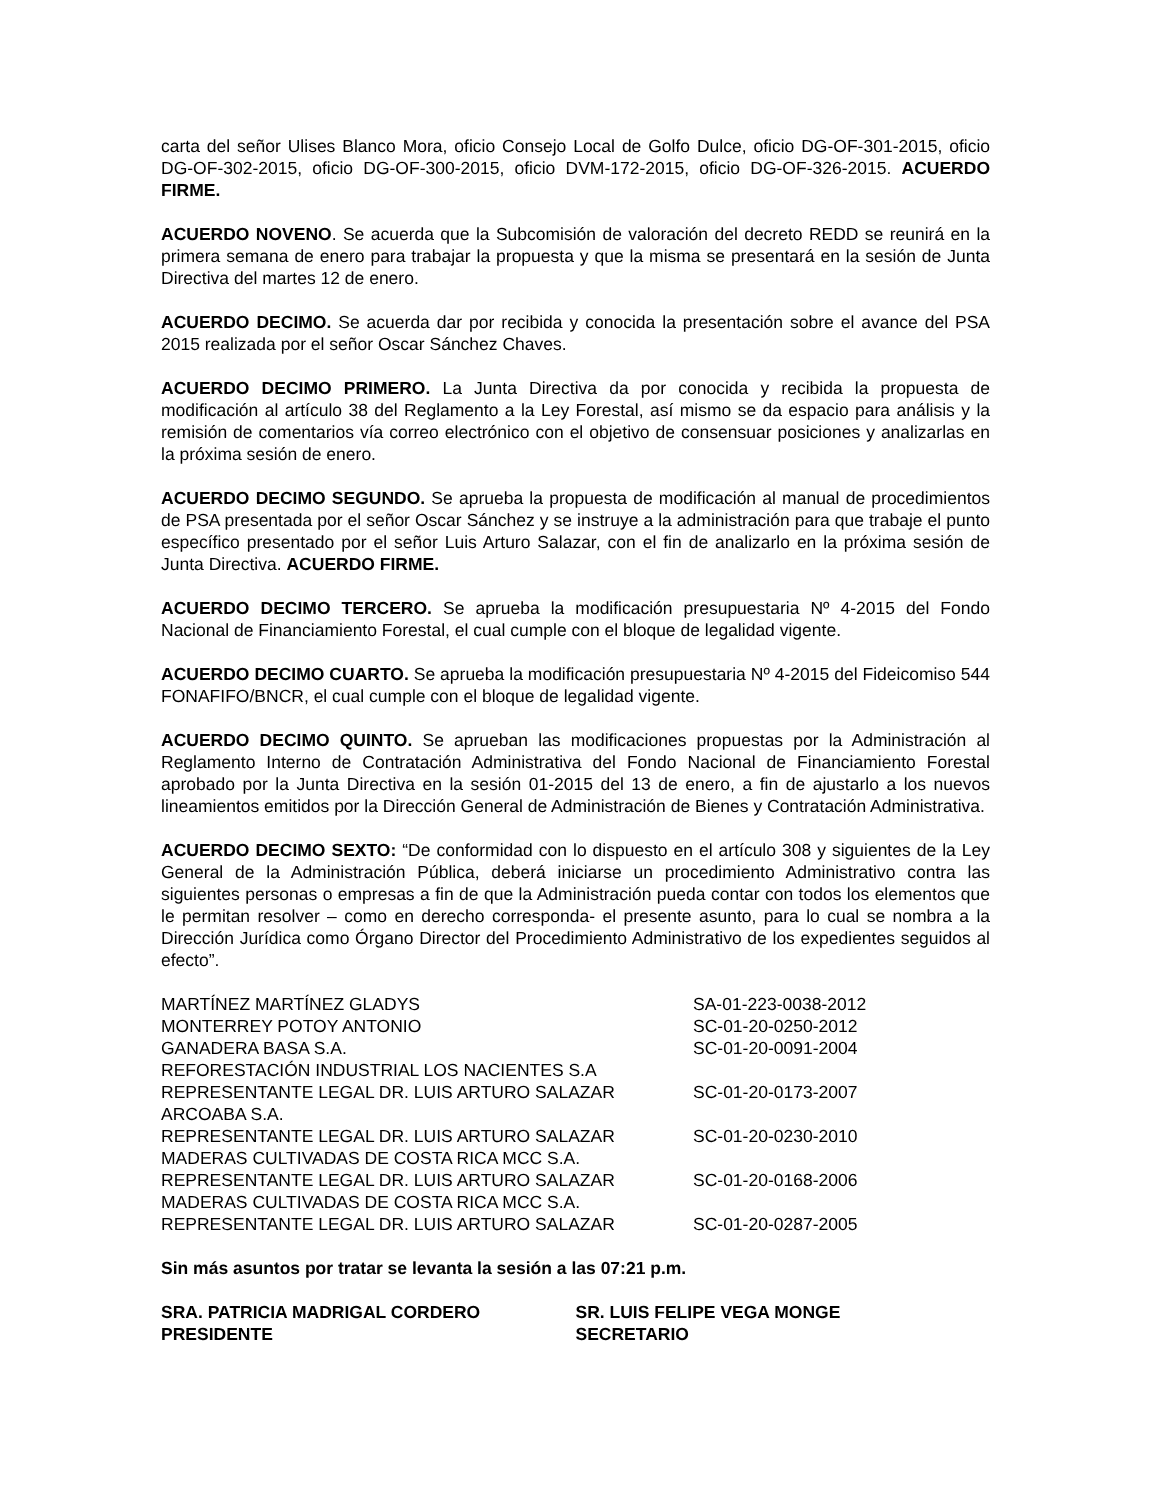carta del señor Ulises Blanco Mora, oficio Consejo Local de Golfo Dulce, oficio DG-OF-301-2015, oficio DG-OF-302-2015, oficio DG-OF-300-2015, oficio DVM-172-2015, oficio DG-OF-326-2015. ACUERDO FIRME.
ACUERDO NOVENO. Se acuerda que la Subcomisión de valoración del decreto REDD se reunirá en la primera semana de enero para trabajar la propuesta y que la misma se presentará en la sesión de Junta Directiva del martes 12 de enero.
ACUERDO DECIMO. Se acuerda dar por recibida y conocida la presentación sobre el avance del PSA 2015 realizada por el señor Oscar Sánchez Chaves.
ACUERDO DECIMO PRIMERO. La Junta Directiva da por conocida y recibida la propuesta de modificación al artículo 38 del Reglamento a la Ley Forestal, así mismo se da espacio para análisis y la remisión de comentarios vía correo electrónico con el objetivo de consensuar posiciones y analizarlas en la próxima sesión de enero.
ACUERDO DECIMO SEGUNDO. Se aprueba la propuesta de modificación al manual de procedimientos de PSA presentada por el señor Oscar Sánchez y se instruye a la administración para que trabaje el punto específico presentado por el señor Luis Arturo Salazar, con el fin de analizarlo en la próxima sesión de Junta Directiva. ACUERDO FIRME.
ACUERDO DECIMO TERCERO. Se aprueba la modificación presupuestaria Nº 4-2015 del Fondo Nacional de Financiamiento Forestal, el cual cumple con el bloque de legalidad vigente.
ACUERDO DECIMO CUARTO. Se aprueba la modificación presupuestaria Nº 4-2015 del Fideicomiso 544 FONAFIFO/BNCR, el cual cumple con el bloque de legalidad vigente.
ACUERDO DECIMO QUINTO. Se aprueban las modificaciones propuestas por la Administración al Reglamento Interno de Contratación Administrativa del Fondo Nacional de Financiamiento Forestal aprobado por la Junta Directiva en la sesión 01-2015 del 13 de enero, a fin de ajustarlo a los nuevos lineamientos emitidos por la Dirección General de Administración de Bienes y Contratación Administrativa.
ACUERDO DECIMO SEXTO: “De conformidad con lo dispuesto en el artículo 308 y siguientes de la Ley General de la Administración Pública, deberá iniciarse un procedimiento Administrativo contra las siguientes personas o empresas a fin de que la Administración pueda contar con todos los elementos que le permitan resolver – como en derecho corresponda- el presente asunto, para lo cual se nombra a la Dirección Jurídica como Órgano Director del Procedimiento Administrativo de los expedientes seguidos al efecto”.
| MARTÍNEZ MARTÍNEZ GLADYS | SA-01-223-0038-2012 |
| MONTERREY POTOY ANTONIO | SC-01-20-0250-2012 |
| GANADERA BASA S.A. | SC-01-20-0091-2004 |
| REFORESTACIÓN INDUSTRIAL LOS NACIENTES S.A | |
| REPRESENTANTE LEGAL DR. LUIS ARTURO SALAZAR | SC-01-20-0173-2007 |
| ARCOABA S.A. | |
| REPRESENTANTE LEGAL DR. LUIS ARTURO SALAZAR | SC-01-20-0230-2010 |
| MADERAS CULTIVADAS DE COSTA RICA MCC S.A. | |
| REPRESENTANTE LEGAL DR. LUIS ARTURO SALAZAR | SC-01-20-0168-2006 |
| MADERAS CULTIVADAS DE COSTA RICA MCC S.A. | |
| REPRESENTANTE LEGAL DR. LUIS ARTURO SALAZAR | SC-01-20-0287-2005 |
Sin más asuntos por tratar se levanta la sesión a las 07:21 p.m.
SRA. PATRICIA MADRIGAL CORDERO
PRESIDENTE
SR. LUIS FELIPE VEGA MONGE
SECRETARIO